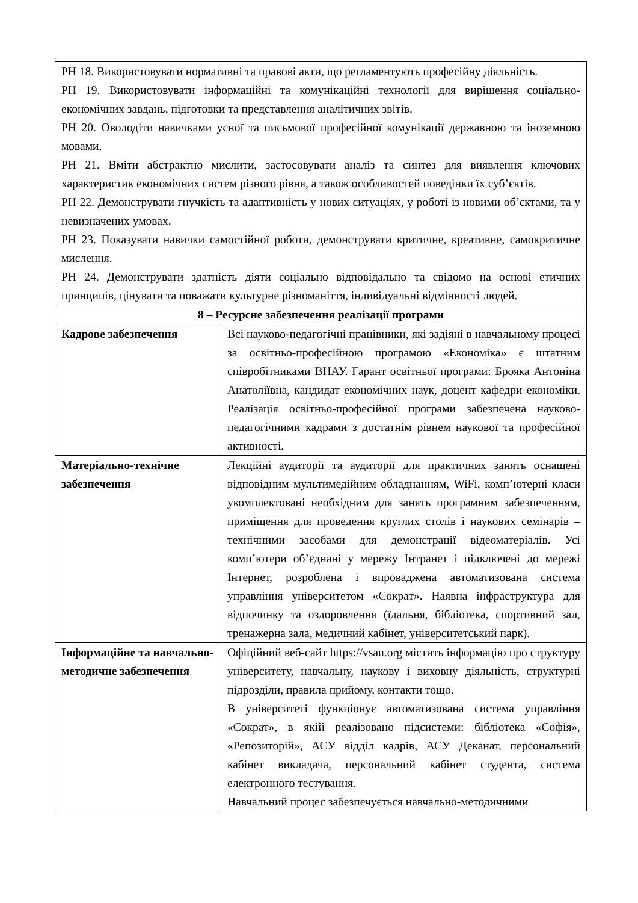| РН 18. Використовувати нормативні та правові акти, що регламентують професійну діяльність. РН 19. Використовувати інформаційні та комунікаційні технології для вирішення соціально-економічних завдань, підготовки та представлення аналітичних звітів. РН 20. Оволодіти навичками усної та письмової професійної комунікації державною та іноземною мовами. РН 21. Вміти абстрактно мислити, застосовувати аналіз та синтез для виявлення ключових характеристик економічних систем різного рівня, а також особливостей поведінки їх суб’єктів. РН 22. Демонструвати гнучкість та адаптивність у нових ситуаціях, у роботі із новими об’єктами, та у невизначених умовах. РН 23. Показувати навички самостійної роботи, демонструвати критичне, креативне, самокритичне мислення. РН 24. Демонструвати здатність діяти соціально відповідально та свідомо на основі етичних принципів, цінувати та поважати культурне різноманіття, індивідуальні відмінності людей. | |
| 8 – Ресурсне забезпечення реалізації програми | |
| Кадрове забезпечення | Всі науково-педагогічні працівники, які задіяні в навчальному процесі за освітньо-професійною програмою «Економіка» є штатним співробітниками ВНАУ. Гарант освітньої програми: Брояка Антоніна Анатоліївна, кандидат економічних наук, доцент кафедри економіки. Реалізація освітньо-професійної програми забезпечена науково-педагогічними кадрами з достатнім рівнем наукової та професійної активності. |
| Матеріально-технічне забезпечення | Лекційні аудиторії та аудиторії для практичних занять оснащені відповідним мультимедійним обладнанням, WiFi, комп’ютерні класи укомплектовані необхідним для занять програмним забезпеченням, приміщення для проведення круглих столів і наукових семінарів – технічними засобами для демонстрації відеоматеріалів. Усі комп’ютери об’єднані у мережу Інтранет і підключені до мережі Інтернет, розроблена і впроваджена автоматизована система управління університетом «Сократ». Наявна інфраструктура для відпочинку та оздоровлення (їдальня, бібліотека, спортивний зал, тренажерна зала, медичний кабінет, університетський парк). |
| Інформаційне та навчально-методичне забезпечення | Офіційний веб-сайт https://vsau.org містить інформацію про структуру університету, навчальну, наукову і виховну діяльність, структурні підрозділи, правила прийому, контакти тощо. В університеті функціонує автоматизована система управління «Сократ», в якій реалізовано підсистеми: бібліотека «Софія», «Репозиторій», АСУ відділ кадрів, АСУ Деканат, персональний кабінет викладача, персональний кабінет студента, система електронного тестування. Навчальний процес забезпечується навчально-методичними |